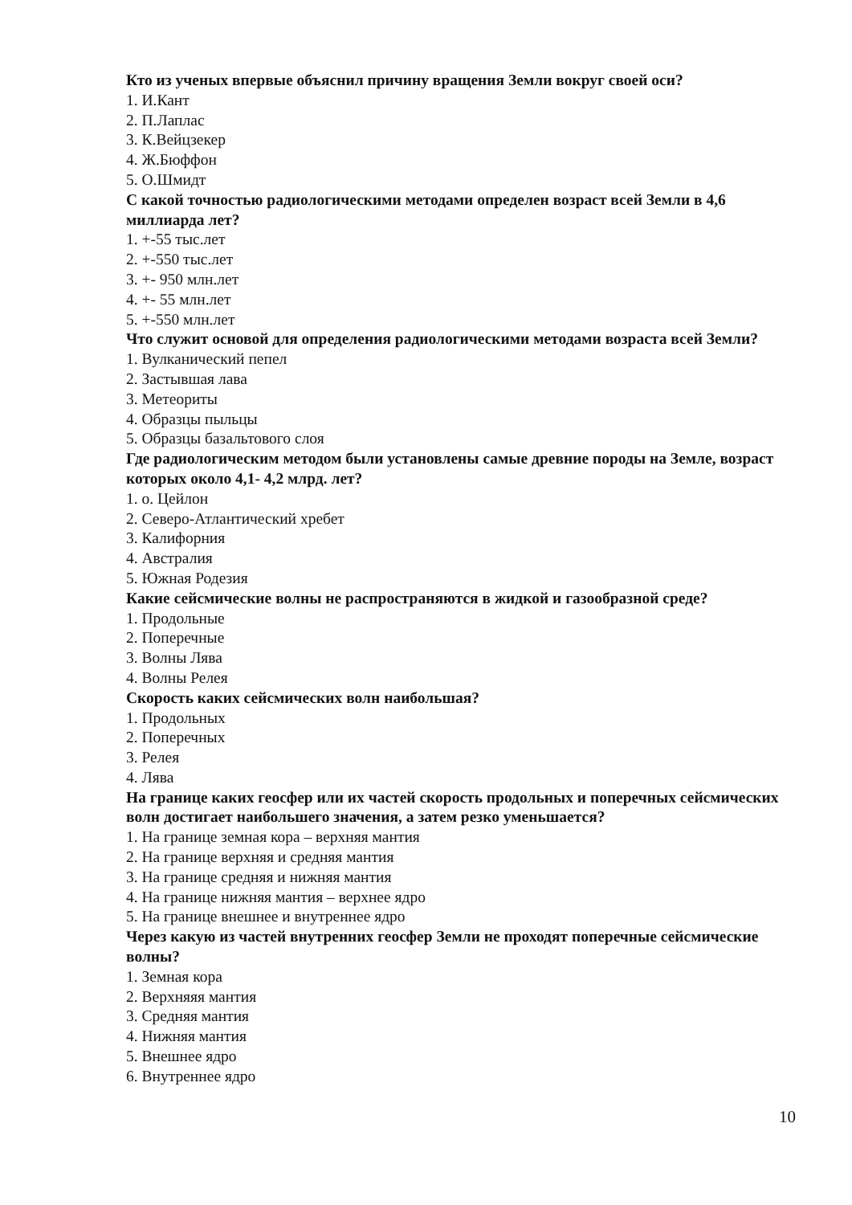Кто из ученых впервые объяснил причину вращения Земли вокруг своей оси?
1. И.Кант
2. П.Лаплас
3. К.Вейцзекер
4. Ж.Бюффон
5. О.Шмидт
С какой точностью радиологическими методами определен возраст всей Земли в 4,6 миллиарда лет?
1. +-55 тыс.лет
2. +-550 тыс.лет
3. +- 950 млн.лет
4. +- 55 млн.лет
5. +-550 млн.лет
Что служит основой для определения радиологическими методами возраста всей Земли?
1. Вулканический пепел
2. Застывшая лава
3. Метеориты
4. Образцы пыльцы
5. Образцы базальтового слоя
Где радиологическим методом были установлены самые древние породы на Земле, возраст которых около 4,1- 4,2 млрд. лет?
1. о. Цейлон
2. Северо-Атлантический хребет
3. Калифорния
4. Австралия
5. Южная Родезия
Какие сейсмические волны не распространяются в жидкой и газообразной среде?
1. Продольные
2. Поперечные
3. Волны Лява
4. Волны Релея
Скорость каких сейсмических волн наибольшая?
1. Продольных
2. Поперечных
3. Релея
4. Лява
На границе каких геосфер или их частей скорость продольных и поперечных сейсмических волн достигает наибольшего значения, а затем резко уменьшается?
1. На границе земная кора – верхняя мантия
2. На границе верхняя и средняя мантия
3. На границе средняя и нижняя мантия
4. На границе нижняя мантия – верхнее ядро
5. На границе внешнее и внутреннее ядро
Через какую из частей внутренних геосфер Земли не проходят поперечные сейсмические волны?
1. Земная кора
2. Верхняяя мантия
3. Средняя мантия
4. Нижняя мантия
5. Внешнее ядро
6. Внутреннее ядро
10